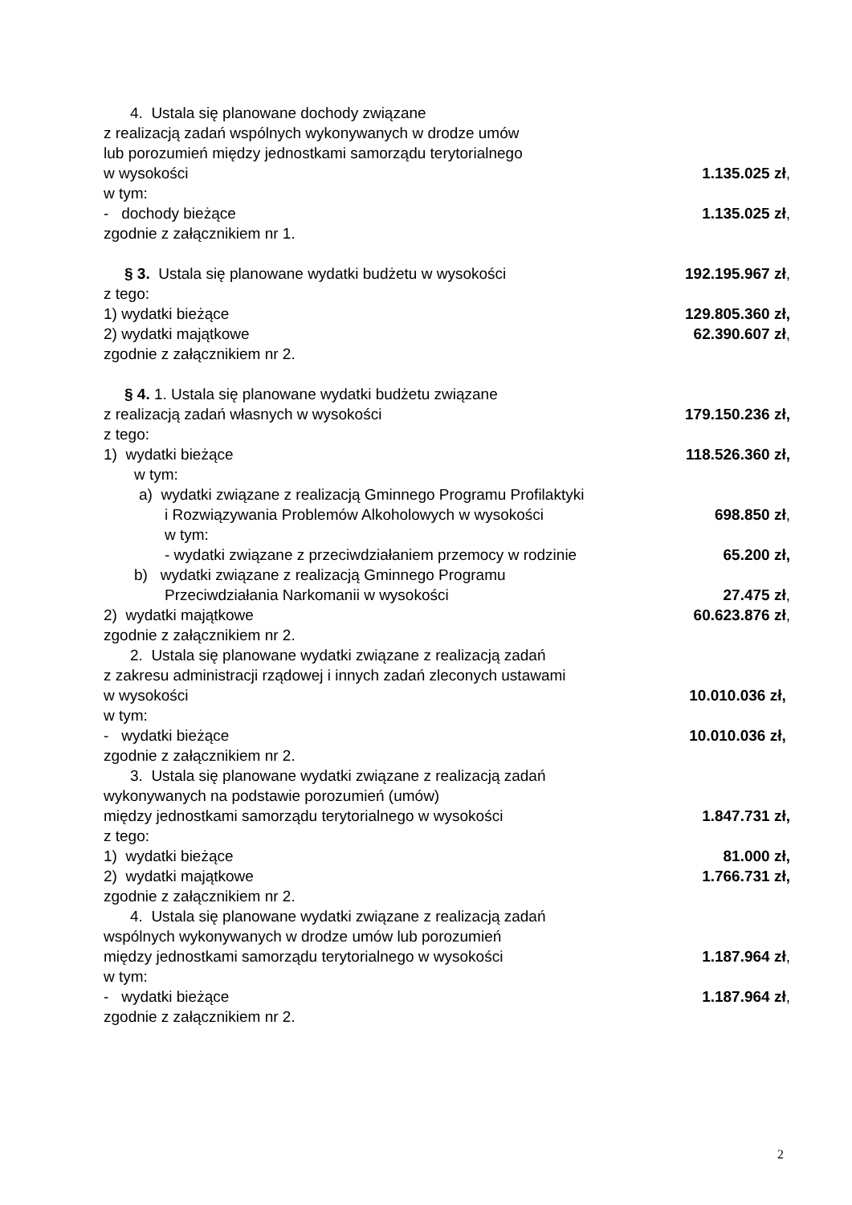4. Ustala się planowane dochody związane
z realizacją zadań wspólnych wykonywanych w drodze umów
lub porozumień między jednostkami samorządu terytorialnego
w wysokości 1.135.025 zł,
w tym:
- dochody bieżące 1.135.025 zł,
zgodnie z załącznikiem nr 1.
§ 3. Ustala się planowane wydatki budżetu w wysokości 192.195.967 zł,
z tego:
1) wydatki bieżące 129.805.360 zł,
2) wydatki majątkowe 62.390.607 zł,
zgodnie z załącznikiem nr 2.
§ 4. 1. Ustala się planowane wydatki budżetu związane
z realizacją zadań własnych w wysokości 179.150.236 zł,
z tego:
1) wydatki bieżące 118.526.360 zł,
w tym:
a) wydatki związane z realizacją Gminnego Programu Profilaktyki
i Rozwiązywania Problemów Alkoholowych w wysokości 698.850 zł,
w tym:
- wydatki związane z przeciwdziałaniem przemocy w rodzinie 65.200 zł,
b) wydatki związane z realizacją Gminnego Programu
Przeciwdziałania Narkomanii w wysokości 27.475 zł,
2) wydatki majątkowe 60.623.876 zł,
zgodnie z załącznikiem nr 2.
2. Ustala się planowane wydatki związane z realizacją zadań
z zakresu administracji rządowej i innych zadań zleconych ustawami
w wysokości 10.010.036 zł,
w tym:
- wydatki bieżące 10.010.036 zł,
zgodnie z załącznikiem nr 2.
3. Ustala się planowane wydatki związane z realizacją zadań
wykonywanych na podstawie porozumień (umów)
między jednostkami samorządu terytorialnego w wysokości 1.847.731 zł,
z tego:
1) wydatki bieżące 81.000 zł,
2) wydatki majątkowe 1.766.731 zł,
zgodnie z załącznikiem nr 2.
4. Ustala się planowane wydatki związane z realizacją zadań
wspólnych wykonywanych w drodze umów lub porozumień
między jednostkami samorządu terytorialnego w wysokości 1.187.964 zł,
w tym:
- wydatki bieżące 1.187.964 zł,
zgodnie z załącznikiem nr 2.
2